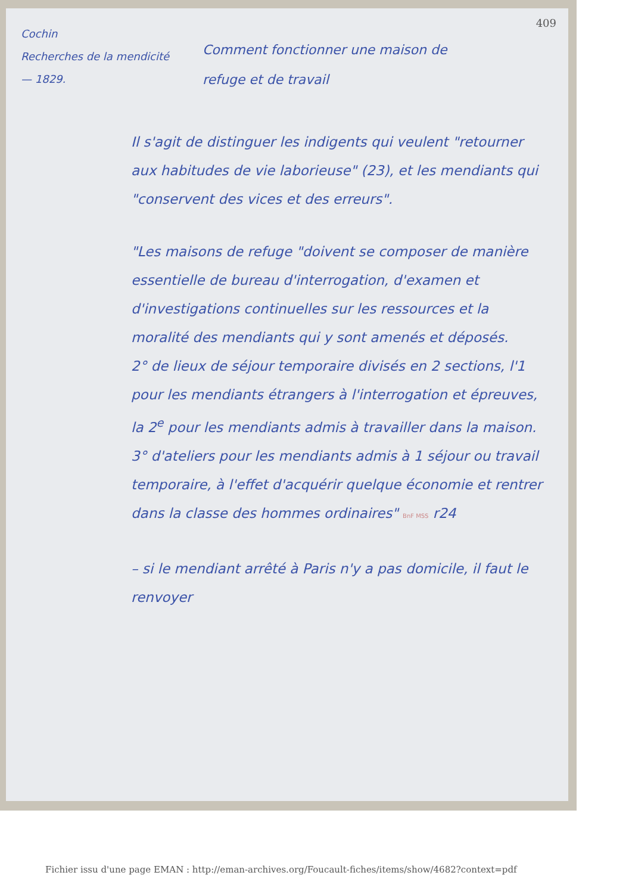Cochin
Recherches de la mendicité
— 1829.
409
Comment fonctionner une maison de
refuge et de travail
Il s'agit de distinguer les indigents qui veulent "retourner aux habitudes de vie laborieuse" (23), et les mendiants qui "conservent des vices et des erreurs".
"Les maisons de refuge "doivent se composer de manière essentielle de bureau d'interrogation, d'examen et d'investigations continuelles sur les ressources et la moralité des mendiants qui y sont amenés et déposés.
2° de lieux de séjour temporaire divisés en 2 sections, l'1 pour les mendiants étrangers à l'interrogation et épreuves, la 2<sup>e</sup> pour les mendiants admis à travailler dans la maison.
3° d'ateliers pour les mendiants admis à 1 séjour ou travail temporaire, à l'effet d'acquérir quelque économie et rentrer dans la classe des hommes ordinaires" BnF MSS r24
– si le mendiant arrêté à Paris n'y a pas domicile, il faut le renvoyer
Fichier issu d'une page EMAN : http://eman-archives.org/Foucault-fiches/items/show/4682?context=pdf